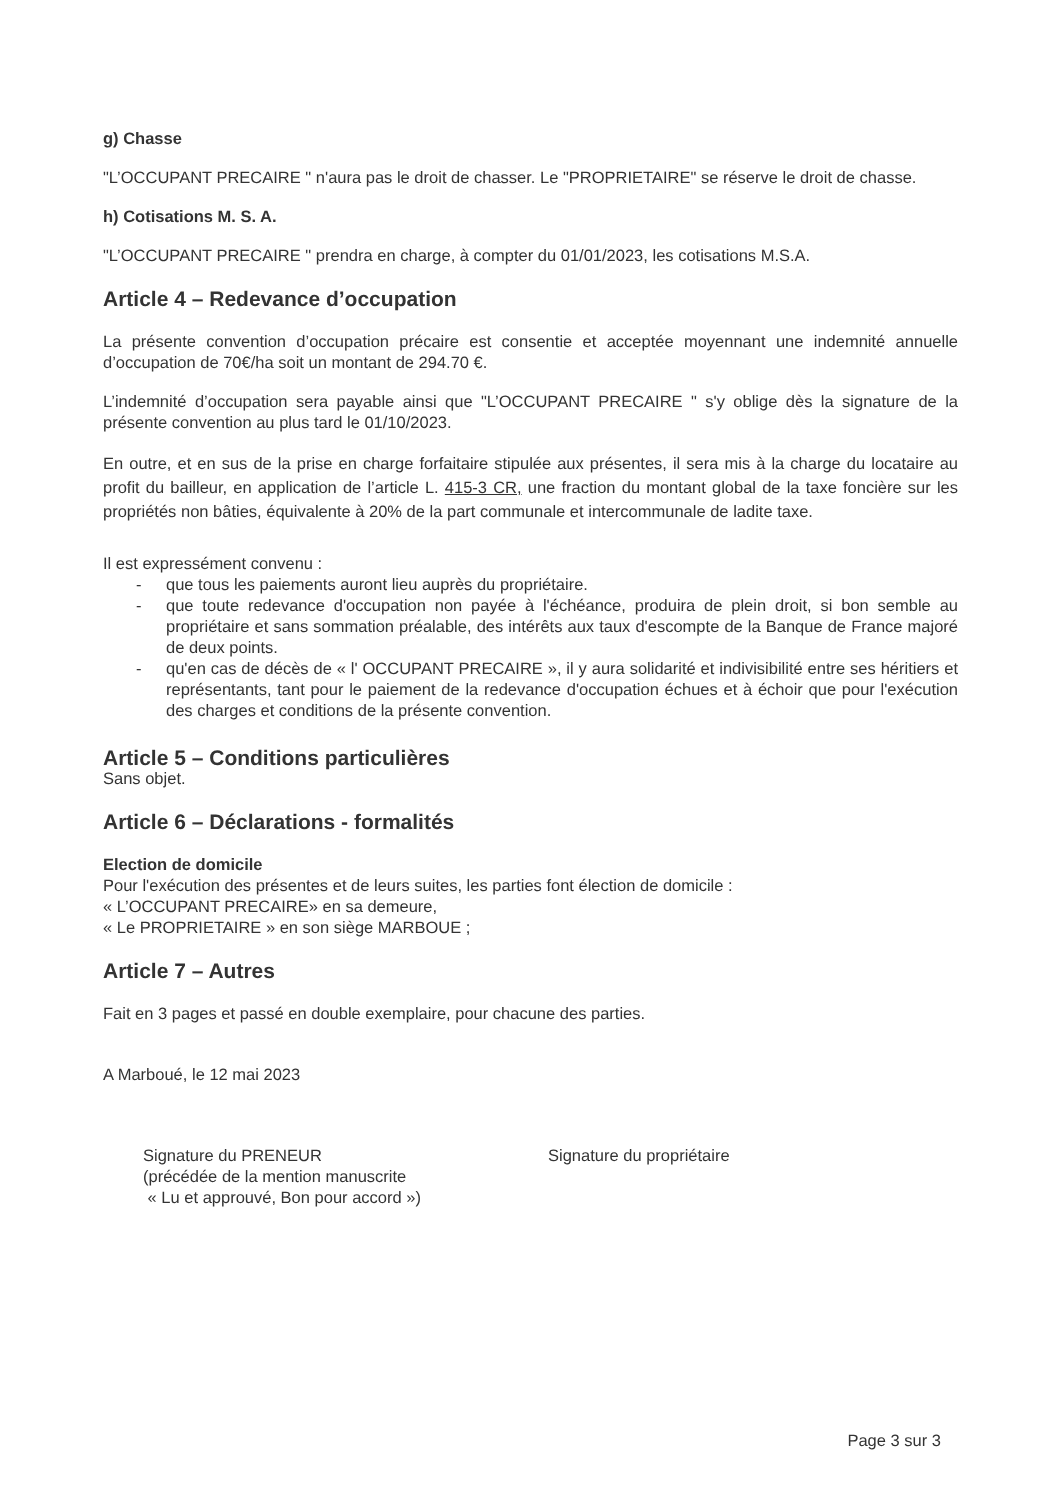g) Chasse
"L’OCCUPANT PRECAIRE " n'aura pas le droit de chasser. Le "PROPRIETAIRE" se réserve le droit de chasse.
h) Cotisations M. S. A.
"L’OCCUPANT PRECAIRE " prendra en charge, à compter du 01/01/2023, les cotisations M.S.A.
Article 4 – Redevance d’occupation
La présente convention d’occupation précaire est consentie et acceptée moyennant une indemnité annuelle d’occupation de 70€/ha soit un montant de 294.70 €.
L’indemnité d’occupation sera payable ainsi que "L’OCCUPANT PRECAIRE " s'y oblige dès la signature de la présente convention au plus tard le 01/10/2023.
En outre, et en sus de la prise en charge forfaitaire stipulée aux présentes, il sera mis à la charge du locataire au profit du bailleur, en application de l’article L. 415-3 CR, une fraction du montant global de la taxe foncière sur les propriétés non bâties, équivalente à 20% de la part communale et intercommunale de ladite taxe.
Il est expressément convenu :
- que tous les paiements auront lieu auprès du propriétaire.
- que toute redevance d'occupation non payée à l'échéance, produira de plein droit, si bon semble au propriétaire et sans sommation préalable, des intérêts aux taux d'escompte de la Banque de France majoré de deux points.
- qu'en cas de décès de « l' OCCUPANT PRECAIRE », il y aura solidarité et indivisibilité entre ses héritiers et représentants, tant pour le paiement de la redevance d'occupation échues et à échoir que pour l'exécution des charges et conditions de la présente convention.
Article 5 – Conditions particulières
Sans objet.
Article 6 – Déclarations - formalités
Election de domicile
Pour l'exécution des présentes et de leurs suites, les parties font élection de domicile :
« L’OCCUPANT PRECAIRE» en sa demeure,
« Le PROPRIETAIRE » en son siège MARBOUE ;
Article 7 – Autres
Fait en 3 pages et passé en double exemplaire, pour chacune des parties.
A Marboué, le 12 mai 2023
Signature du PRENEUR
(précédée de la mention manuscrite
« Lu et approuvé, Bon pour accord »)
Signature du propriétaire
Page 3 sur 3